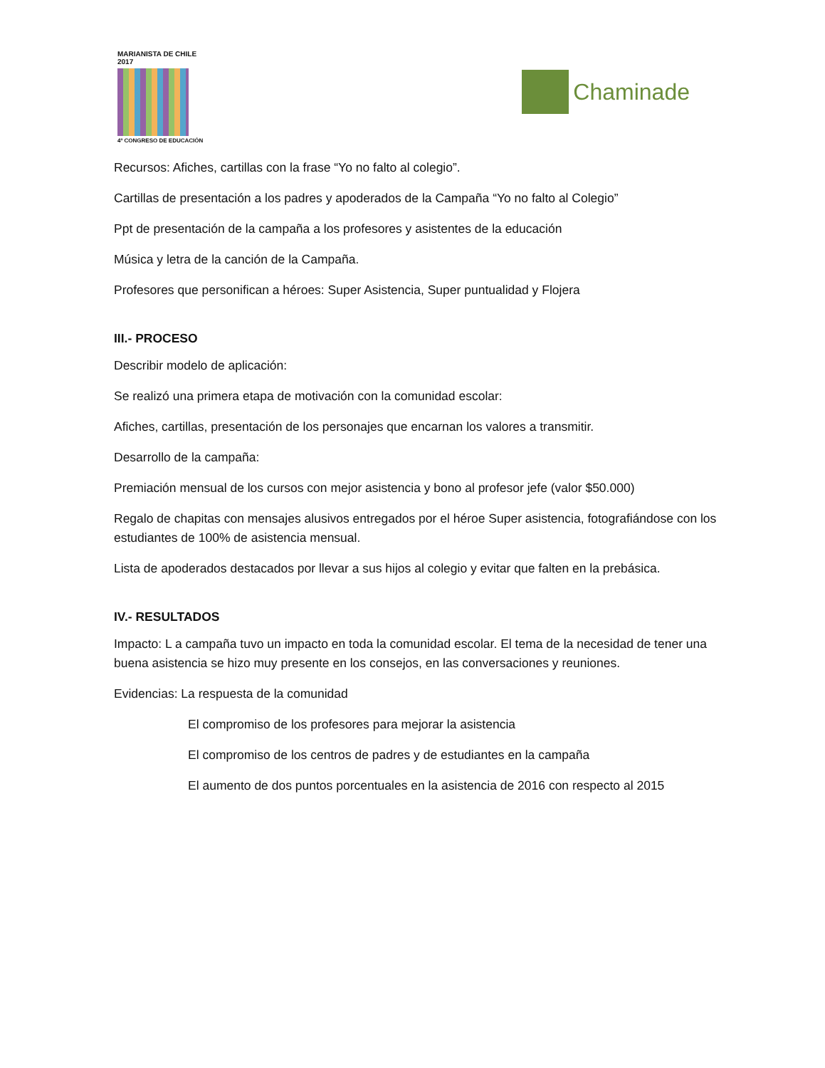MARIANISTA DE CHILE 2017
4º CONGRESO DE EDUCACIÓN
Chaminade
Recursos: Afiches, cartillas con la frase “Yo no falto al colegio”.
Cartillas de presentación a los padres y apoderados de la Campaña “Yo no falto al Colegio”
Ppt de presentación de la campaña a los profesores y asistentes de la educación
Música y letra de la canción de la Campaña.
Profesores que personifican a héroes: Super Asistencia, Super puntualidad y Flojera
III.- PROCESO
Describir modelo de aplicación:
Se realizó una primera etapa de motivación con la comunidad escolar:
Afiches, cartillas, presentación de los personajes que encarnan los valores a transmitir.
Desarrollo de la campaña:
Premiación mensual de los cursos con mejor asistencia y bono al profesor jefe (valor $50.000)
Regalo de chapitas con mensajes alusivos entregados por el héroe Super asistencia, fotografiándose con los estudiantes de 100% de asistencia mensual.
Lista de apoderados destacados por llevar a sus hijos al colegio y evitar que falten en la prebásica.
IV.- RESULTADOS
Impacto: L a campaña tuvo un impacto en toda la comunidad escolar. El tema de la necesidad de tener una buena asistencia se hizo muy presente en los consejos, en las conversaciones y reuniones.
Evidencias: La respuesta de la comunidad
El compromiso de los profesores para mejorar la asistencia
El compromiso de los centros de padres y de estudiantes en la campaña
El aumento de dos puntos porcentuales en la asistencia de 2016 con respecto al 2015